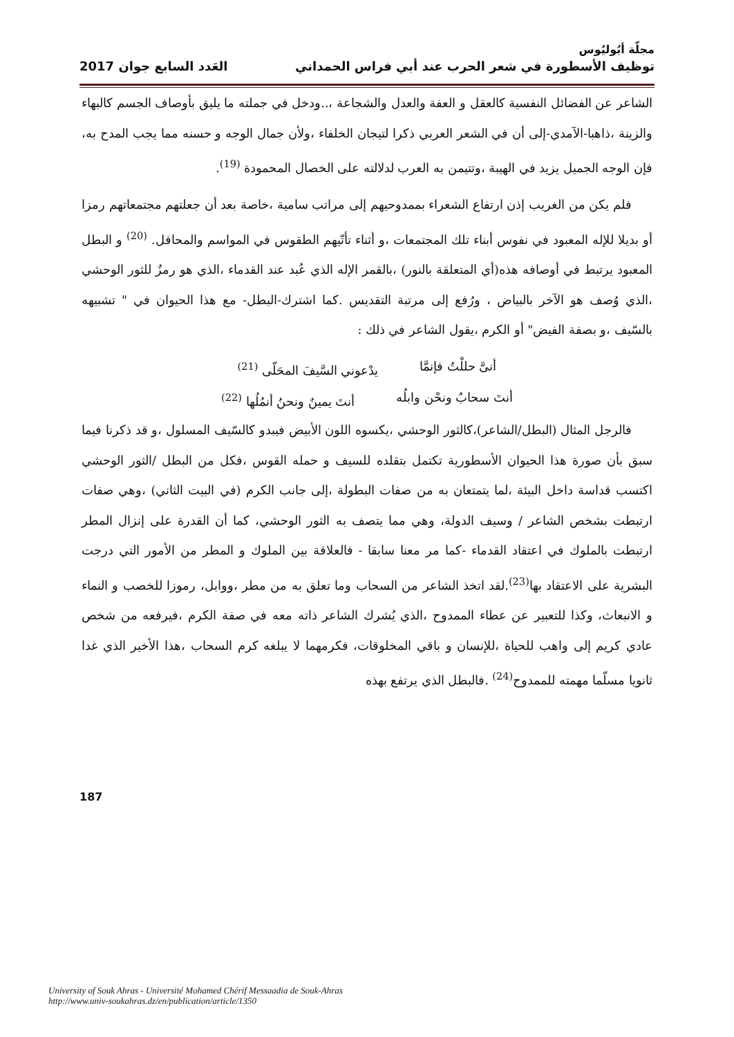مجلّة أبُوليُوس
توظيف الأسطورة في شعر الحرب عند أبي فراس الحمداني العَدد السابع جوان 2017
الشاعر عن الفضائل النفسية كالعقل و العفة والعدل والشجاعة ،..ودخل في جملته ما يليق بأوصاف الجسم كالبهاء والزينة ،ذاهبا-الآمدي-إلى أن في الشعر العربي ذكرا لتيجان الخلفاء ،ولأن جمال الوجه و حسنه مما يجب المدح به، فإن الوجه الجميل يزيد في الهيبة ،وتتيمن به العرب لدلالته على الخصال المحمودة <sup>(19)</sup>.
فلم يكن من الغريب إذن ارتفاع الشعراء بممدوحيهم إلى مراتب سامية ،خاصة بعد أن جعلتهم مجتمعاتهم رمزا أو بديلا للإله المعبود في نفوس أبناء تلك المجتمعات ،و أثناء تأتّيهم الطقوس في المواسم والمحافل. <sup>(20)</sup> و البطل المعبود يرتبط في أوصافه هذه(أي المتعلقة بالنور) ،بالقمر الإله الذي عُبد عند القدماء ،الذي هو رمزٌ للثور الوحشي ،الذي وُصف هو الآخر بالبياض ، ورُفع إلى مرتبة التقديس .كما اشترك-البطل- مع هذا الحيوان في " تشبيهه بالسّيف ،و بصفة الفيض" أو الكرم ،يقول الشاعر في ذلك :
أنىَّ حللْتُ فإنمَّا يدْعوني السَّيفَ المحَلّى <sup>(21)</sup>
أنتَ سحابٌ ونحْن وابلُه أنتَ يمينٌ ونحنُ أنمُلُها <sup>(22)</sup>
فالرجل المثال (البطل/الشاعر)،كالثور الوحشي ،يكسوه اللون الأبيض فيبدو كالسّيف المسلول ،و قد ذكرنا فيما سبق بأن صورة هذا الحيوان الأسطورية تكتمل بتقلده للسيف و حمله القوس ،فكل من البطل /الثور الوحشي اكتسب قداسة داخل البيئة ،لما يتمتعان به من صفات البطولة ،إلى جانب الكرم (في البيت الثاني) ،وهي صفات ارتبطت بشخص الشاعر / وسيف الدولة، وهي مما يتصف به الثور الوحشي، كما أن القدرة على إنزال المطر ارتبطت بالملوك في اعتقاد القدماء -كما مر معنا سابقا - فالعلاقة بين الملوك و المطر من الأمور التي درجت البشرية على الاعتقاد بها<sup>(23)</sup>.لقد اتخذ الشاعر من السحاب وما تعلق به من مطر ،ووابل، رموزا للخصب و النماء و الانبعاث، وكذا للتعبير عن عطاء الممدوح ،الذي يُشرك الشاعر ذاته معه في صفة الكرم ،فيرفعه من شخص عادي كريم إلى واهب للحياة ،للإنسان و باقي المخلوقات، فكرمهما لا يبلغه كرم السحاب ،هذا الأخير الذي غدا ثانويا مسلّما مهمته للممدوح<sup>(24)</sup> .فالبطل الذي يرتفع بهذه
187
University of Souk Ahras - Université Mohamed Chérif Messaadia de Souk-Ahras
http://www.univ-soukahras.dz/en/publication/article/1350